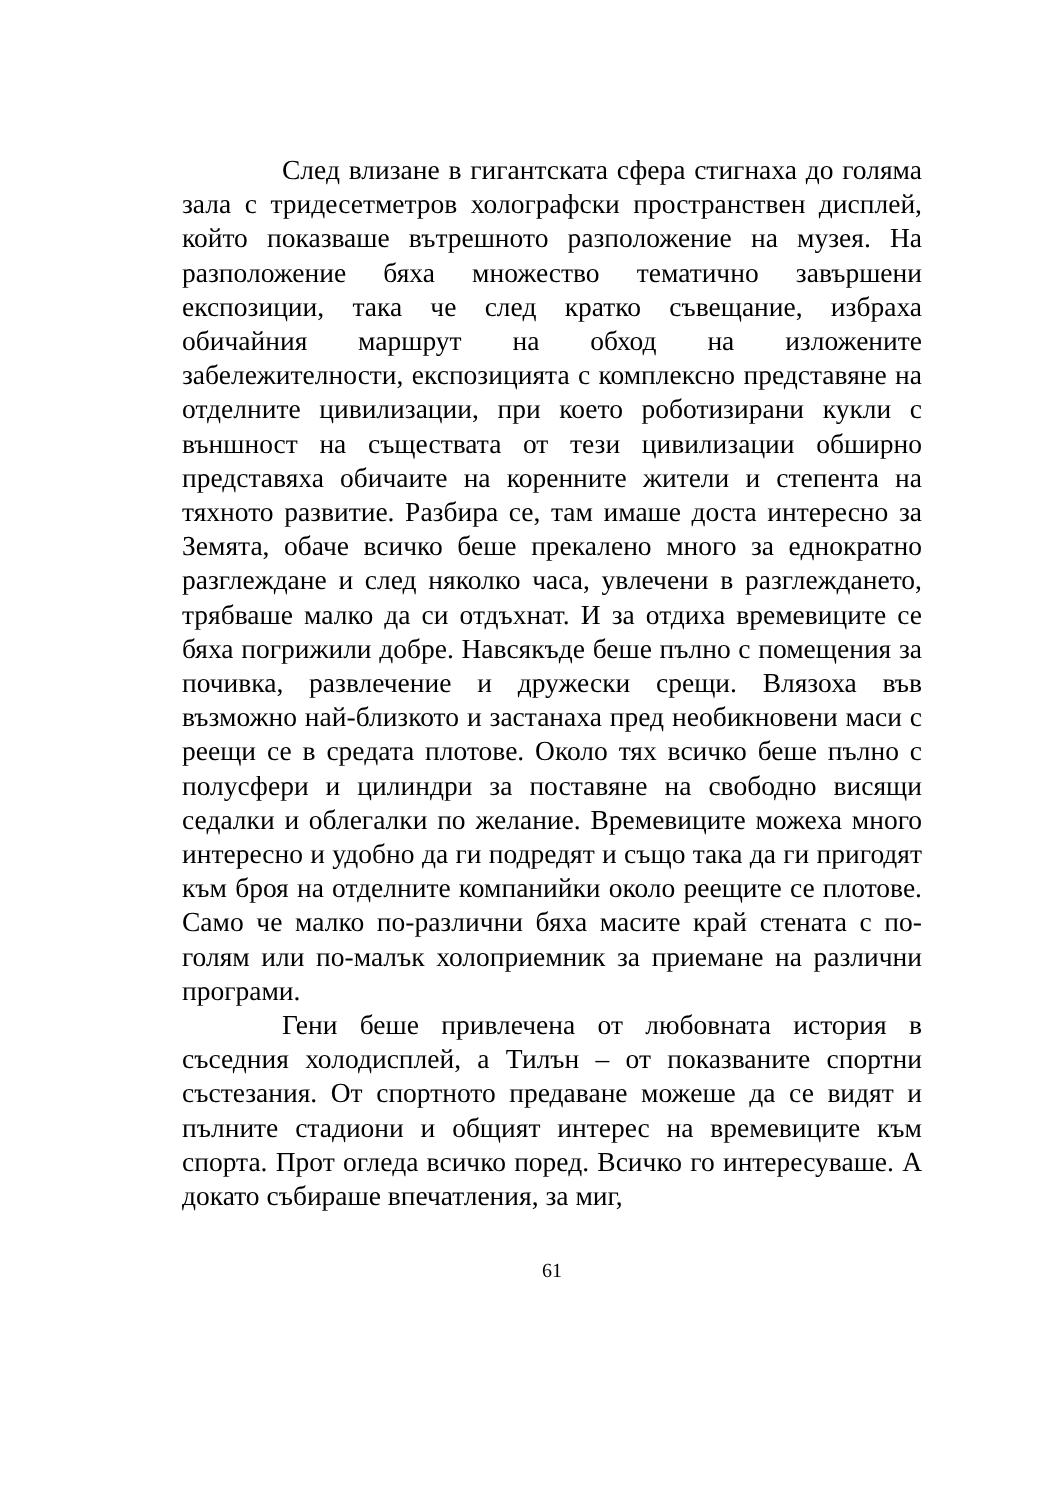След влизане в гигантската сфера стигнаха до голяма зала с тридесетметров холографски пространствен дисплей, който показваше вътрешното разположение на музея. На разположение бяха множество тематично завършени експозиции, така че след кратко съвещание, избраха обичайния маршрут на обход на изложените забележителности, експозицията с комплексно представяне на отделните цивилизации, при което роботизирани кукли с външност на съществата от тези цивилизации обширно представяха обичаите на коренните жители и степента на тяхното развитие. Разбира се, там имаше доста интересно за Земята, обаче всичко беше прекалено много за еднократно разглеждане и след няколко часа, увлечени в разглеждането, трябваше малко да си отдъхнат. И за отдиха времевиците се бяха погрижили добре. Навсякъде беше пълно с помещения за почивка, развлечение и дружески срещи. Влязоха във възможно най-близкото и застанаха пред необикновени маси с реещи се в средата плотове. Около тях всичко беше пълно с полусфери и цилиндри за поставяне на свободно висящи седалки и облегалки по желание. Времевиците можеха много интересно и удобно да ги подредят и също така да ги пригодят към броя на отделните компанийки около реещите се плотове. Само че малко по-различни бяха масите край стената с по-голям или по-малък холоприемник за приемане на различни програми.
Гени беше привлечена от любовната история в съседния холодисплей, а Тилън – от показваните спортни състезания. От спортното предаване можеше да се видят и пълните стадиони и общият интерес на времевиците към спорта. Прот огледа всичко поред. Всичко го интересуваше. А докато събираше впечатления, за миг,
61